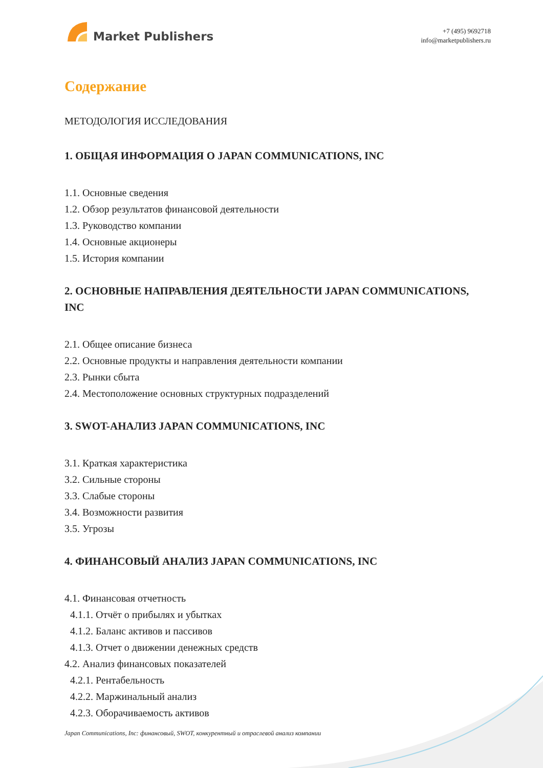Market Publishers
+7 (495) 9692718
info@marketpublishers.ru
Содержание
МЕТОДОЛОГИЯ ИССЛЕДОВАНИЯ
1. ОБЩАЯ ИНФОРМАЦИЯ О JAPAN COMMUNICATIONS, INC
1.1. Основные сведения
1.2. Обзор результатов финансовой деятельности
1.3. Руководство компании
1.4. Основные акционеры
1.5. История компании
2. ОСНОВНЫЕ НАПРАВЛЕНИЯ ДЕЯТЕЛЬНОСТИ JAPAN COMMUNICATIONS, INC
2.1. Общее описание бизнеса
2.2. Основные продукты и направления деятельности компании
2.3. Рынки сбыта
2.4. Местоположение основных структурных подразделений
3. SWOT-АНАЛИЗ JAPAN COMMUNICATIONS, INC
3.1. Краткая характеристика
3.2. Сильные стороны
3.3. Слабые стороны
3.4. Возможности развития
3.5. Угрозы
4. ФИНАНСОВЫЙ АНАЛИЗ JAPAN COMMUNICATIONS, INC
4.1. Финансовая отчетность
4.1.1. Отчёт о прибылях и убытках
4.1.2. Баланс активов и пассивов
4.1.3. Отчет о движении денежных средств
4.2. Анализ финансовых показателей
4.2.1. Рентабельность
4.2.2. Маржинальный анализ
4.2.3. Оборачиваемость активов
Japan Communications, Inc: финансовый, SWOT, конкурентный и отраслевой анализ компании